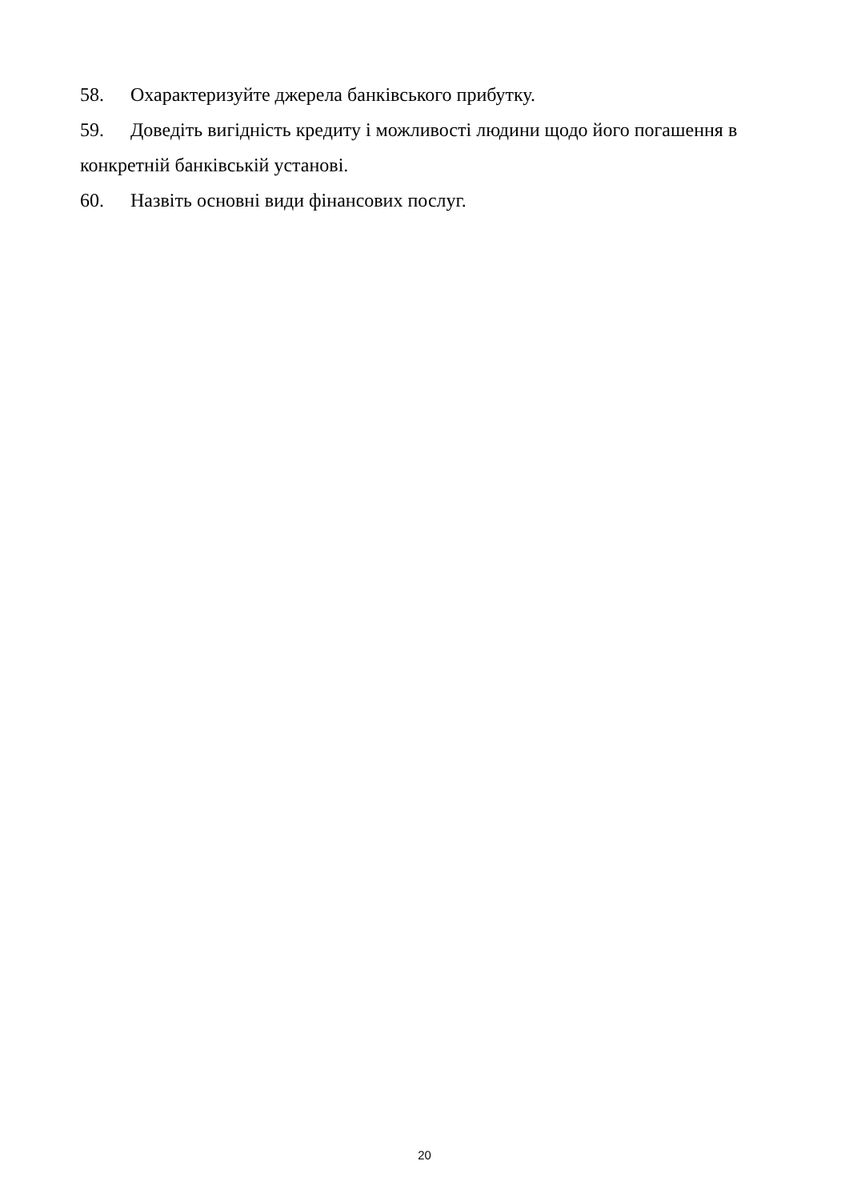58. Охарактеризуйте джерела банківського прибутку.
59. Доведіть вигідність кредиту і можливості людини щодо його погашення в конкретній банківській установі.
60. Назвіть основні види фінансових послуг.
20